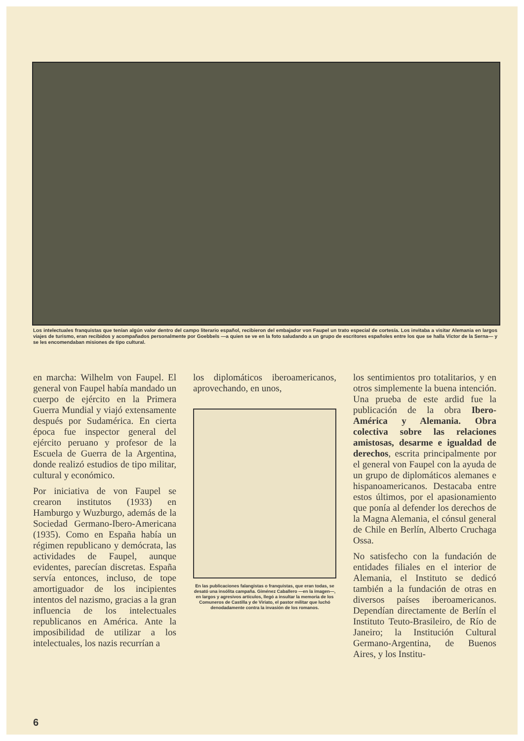Los intelectuales franquistas que tenían algún valor dentro del campo literario español, recibieron del embajador von Faupel un trato especial de cortesía. Los invitaba a visitar Alemania en largos viajes de turismo, eran recibidos y acompañados personalmente por Goebbels —a quien se ve en la foto saludando a un grupo de escritores españoles entre los que se halla Víctor de la Serna— y se les encomendaban misiones de tipo cultural.
en marcha: Wilhelm von Faupel. El general von Faupel había mandado un cuerpo de ejército en la Primera Guerra Mundial y viajó extensamente después por Sudamérica. En cierta época fue inspector general del ejército peruano y profesor de la Escuela de Guerra de la Argentina, donde realizó estudios de tipo militar, cultural y económico.
Por iniciativa de von Faupel se crearon institutos (1933) en Hamburgo y Wuzburgo, además de la Sociedad Germano-Ibero-Americana (1935). Como en España había un régimen republicano y demócrata, las actividades de Faupel, aunque evidentes, parecían discretas. España servía entonces, incluso, de tope amortiguador de los incipientes intentos del nazismo, gracias a la gran influencia de los intelectuales republicanos en América. Ante la imposibilidad de utilizar a los intelectuales, los nazis recurrían a
los diplomáticos iberoamericanos, aprovechando, en unos,
En las publicaciones falangistas o franquistas, que eran todas, se desató una insólita campaña. Giménez Caballero —en la imagen—, en largos y agresivos artículos, llegó a insultar la memoria de los Comuneros de Castilla y de Viriato, el pastor militar que luchó denodadamente contra la invasión de los romanos.
los sentimientos pro totalitarios, y en otros simplemente la buena intención. Una prueba de este ardid fue la publicación de la obra Ibero-América y Alemania. Obra colectiva sobre las relaciones amistosas, desarme e igualdad de derechos, escrita principalmente por el general von Faupel con la ayuda de un grupo de diplomáticos alemanes e hispanoamericanos. Destacaba entre estos últimos, por el apasionamiento que ponía al defender los derechos de la Magna Alemania, el cónsul general de Chile en Berlín, Alberto Cruchaga Ossa.
No satisfecho con la fundación de entidades filiales en el interior de Alemania, el Instituto se dedicó también a la fundación de otras en diversos países iberoamericanos. Dependían directamente de Berlín el Instituto Teuto-Brasileiro, de Río de Janeiro; la Institución Cultural Germano-Argentina, de Buenos Aires, y los Institu-
6